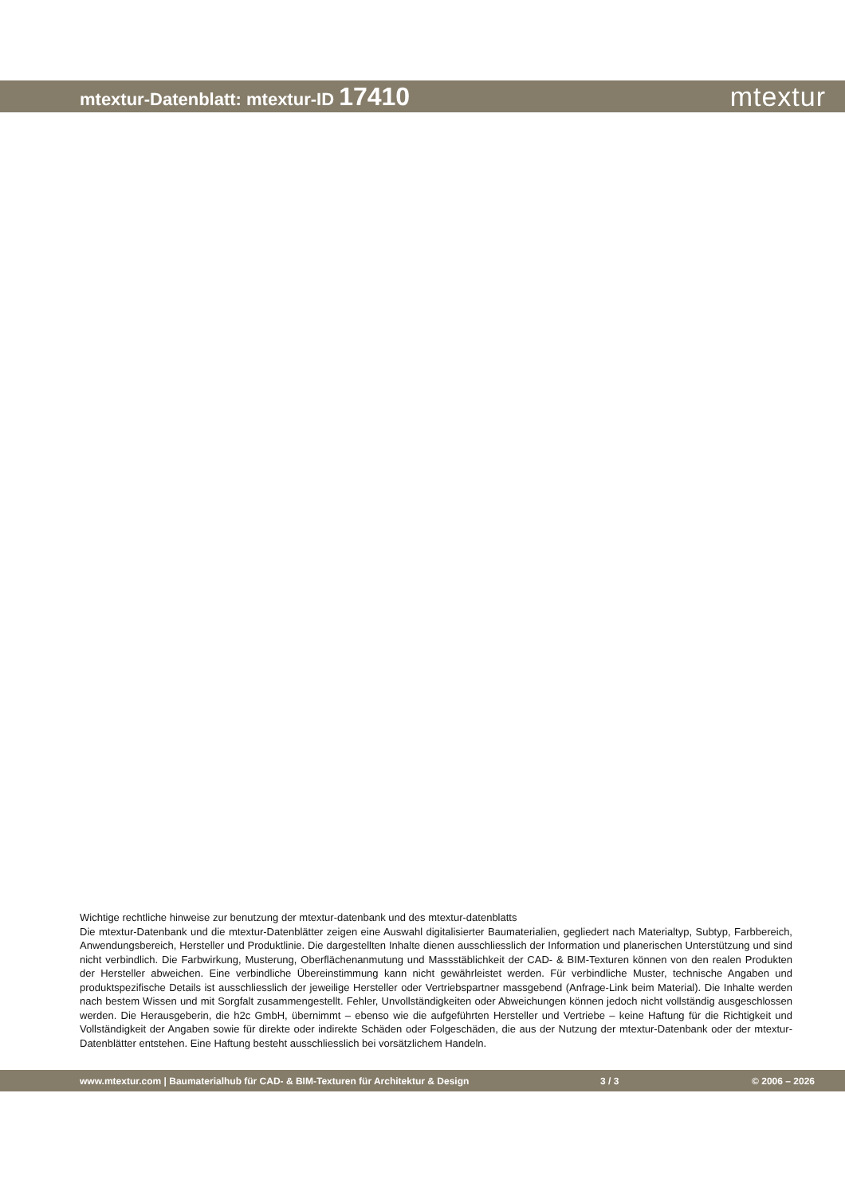mtextur-Datenblatt: mtextur-ID 17410
mtextur
Wichtige rechtliche hinweise zur benutzung der mtextur-datenbank und des mtextur-datenblatts
Die mtextur-Datenbank und die mtextur-Datenblätter zeigen eine Auswahl digitalisierter Baumaterialien, gegliedert nach Materialtyp, Subtyp, Farbbereich, Anwendungsbereich, Hersteller und Produktlinie. Die dargestellten Inhalte dienen ausschliesslich der Information und planerischen Unterstützung und sind nicht verbindlich. Die Farbwirkung, Musterung, Oberflächenanmutung und Massstäblichkeit der CAD- & BIM-Texturen können von den realen Produkten der Hersteller abweichen. Eine verbindliche Übereinstimmung kann nicht gewährleistet werden. Für verbindliche Muster, technische Angaben und produktspezifische Details ist ausschliesslich der jeweilige Hersteller oder Vertriebspartner massgebend (Anfrage-Link beim Material). Die Inhalte werden nach bestem Wissen und mit Sorgfalt zusammengestellt. Fehler, Unvollständigkeiten oder Abweichungen können jedoch nicht vollständig ausgeschlossen werden. Die Herausgeberin, die h2c GmbH, übernimmt – ebenso wie die aufgeführten Hersteller und Vertriebe – keine Haftung für die Richtigkeit und Vollständigkeit der Angaben sowie für direkte oder indirekte Schäden oder Folgeschäden, die aus der Nutzung der mtextur-Datenbank oder der mtextur-Datenblätter entstehen. Eine Haftung besteht ausschliesslich bei vorsätzlichem Handeln.
www.mtextur.com | Baumaterialhub für CAD- & BIM-Texturen für Architektur & Design 3 / 3 © 2006 – 2026